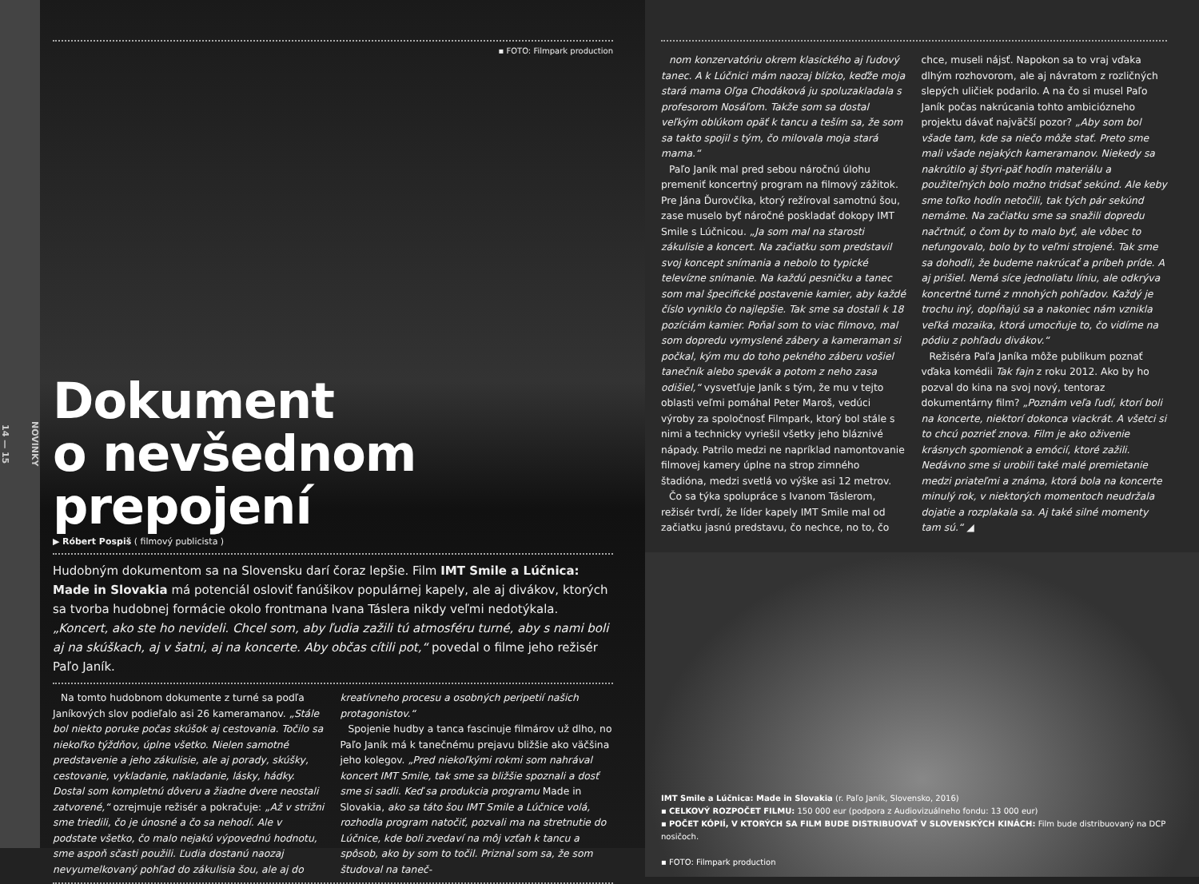NOVINKY
14 — 15
▪ FOTO: Filmpark production
Dokument
o nevšednom prepojení
▶ Róbert Pospiš ( filmový publicista )
Hudobným dokumentom sa na Slovensku darí čoraz lepšie. Film IMT Smile a Lúčnica: Made in Slovakia má potenciál osloviť fanúšikov populárnej kapely, ale aj divákov, ktorých sa tvorba hudobnej formácie okolo frontmana Ivana Táslera nikdy veľmi nedotýkala. „Koncert, ako ste ho nevideli. Chcel som, aby ľudia zažili tú atmosféru turné, aby s nami boli aj na skúškach, aj v šatni, aj na koncerte. Aby občas cítili pot,“ povedal o filme jeho režisér Paľo Janík.
Na tomto hudobnom dokumente z turné sa podľa Janíkových slov podieľalo asi 26 kameramanov. „Stále bol niekto poruke počas skúšok aj cestovania. Točilo sa niekoľko týždňov, úplne všetko. Nielen samotné predstavenie a jeho zákulisie, ale aj porady, skúšky, cestovanie, vykladanie, nakladanie, lásky, hádky. Dostal som kompletnú dôveru a žiadne dvere neostali zatvorené,“ ozrejmuje režisér a pokračuje: „Až v strižni sme triedili, čo je únosné a čo sa nehodí. Ale v podstate všetko, čo malo nejakú výpovednú hodnotu, sme aspoň sčasti použili. Ľudia dostanú naozaj nevyumelkovaný pohľad do zákulisia šou, ale aj do kreatívneho procesu a osobných peripetií našich protagonistov.“
Spojenie hudby a tanca fascinuje filmárov už dlho, no Paľo Janík má k tanečnému prejavu bližšie ako väčšina jeho kolegov. „Pred niekoľkými rokmi som nahrával koncert IMT Smile, tak sme sa bližšie spoznali a dosť sme si sadli. Keď sa produkcia programu Made in Slovakia, ako sa táto šou IMT Smile a Lúčnice volá, rozhodla program natočiť, pozvali ma na stretnutie do Lúčnice, kde boli zvedaví na môj vzťah k tancu a spôsob, ako by som to točil. Priznal som sa, že som študoval na taneč-
nom konzervatóriu okrem klasického aj ľudový tanec. A k Lúčnici mám naozaj blízko, keďže moja stará mama Oľga Chodáková ju spoluzakladala s profesorom Nosáľom. Takže som sa dostal veľkým oblúkom opäť k tancu a teším sa, že som sa takto spojil s tým, čo milovala moja stará mama.“
Paľo Janík mal pred sebou náročnú úlohu premeniť koncertný program na filmový zážitok. Pre Jána Ďurovčíka, ktorý režíroval samotnú šou, zase muselo byť náročné poskladať dokopy IMT Smile s Lúčnicou. „Ja som mal na starosti zákulisie a koncert. Na začiatku som predstavil svoj koncept snímania a nebolo to typické televízne snímanie. Na každú pesničku a tanec som mal špecifické postavenie kamier, aby každé číslo vyniklo čo najlepšie. Tak sme sa dostali k 18 pozíciám kamier. Poňal som to viac filmovo, mal som dopredu vymyslené zábery a kameraman si počkal, kým mu do toho pekného záberu vošiel tanečník alebo spevák a potom z neho zasa odišiel,“ vysvetľuje Janík s tým, že mu v tejto oblasti veľmi pomáhal Peter Maroš, vedúci výroby za spoločnosť Filmpark, ktorý bol stále s nimi a technicky vyriešil všetky jeho bláznivé nápady. Patrilo medzi ne napríklad namontovanie filmovej kamery úplne na strop zimného štadióna, medzi svetlá vo výške asi 12 metrov.
Čo sa týka spolupráce s Ivanom Táslerom, režisér tvrdí, že líder kapely IMT Smile mal od začiatku jasnú predstavu, čo nechce, no to, čo chce, museli nájsť. Napokon sa to vraj vďaka dlhým rozhovorom, ale aj návratom z rozličných slepých uličiek podarilo. A na čo si musel Paľo Janík počas nakrúcania tohto ambiciózneho projektu dávať najväčší pozor? „Aby som bol všade tam, kde sa niečo môže stať. Preto sme mali všade nejakých kameramanov. Niekedy sa nakrútilo aj štyri-päť hodín materiálu a použiteľných bolo možno tridsať sekúnd. Ale keby sme toľko hodín netočili, tak tých pár sekúnd nemáme. Na začiatku sme sa snažili dopredu načrtnúť, o čom by to malo byť, ale vôbec to nefungovalo, bolo by to veľmi strojené. Tak sme sa dohodli, že budeme nakrúcať a príbeh príde. A aj prišiel. Nemá síce jednoliatu líniu, ale odkrýva koncertné turné z mnohých pohľadov. Každý je trochu iný, dopĺňajú sa a nakoniec nám vznikla veľká mozaika, ktorá umocňuje to, čo vidíme na pódiu z pohľadu divákov.“
Režiséra Paľa Janíka môže publikum poznať vďaka komédii Tak fajn z roku 2012. Ako by ho pozval do kina na svoj nový, tentoraz dokumentárny film? „Poznám veľa ľudí, ktorí boli na koncerte, niektorí dokonca viackrát. A všetci si to chcú pozrieť znova. Film je ako oživenie krásnych spomienok a emócií, ktoré zažili. Nedávno sme si urobili také malé premietanie medzi priateľmi a známa, ktorá bola na koncerte minulý rok, v niektorých momentoch neudržala dojatie a rozplakala sa. Aj také silné momenty tam sú.“ ◢
IMT Smile a Lúčnica: Made in Slovakia (r. Paľo Janík, Slovensko, 2016)
▪ CELKOVÝ ROZPOČET FILMU: 150 000 eur (podpora z Audiovizuálneho fondu: 13 000 eur)
▪ POČET KÓPIÍ, V KTORÝCH SA FILM BUDE DISTRIBUOVAŤ V SLOVENSKÝCH KINÁCH: Film bude distribuovaný na DCP nosičoch.
▪ FOTO: Filmpark production